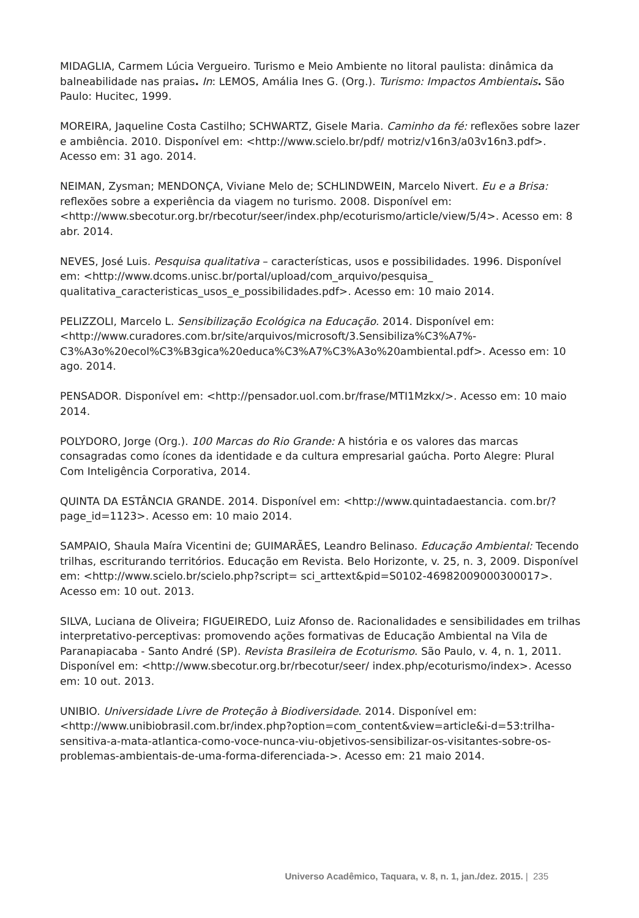MIDAGLIA, Carmem Lúcia Vergueiro. Turismo e Meio Ambiente no litoral paulista: dinâmica da balneabilidade nas praias. In: LEMOS, Amália Ines G. (Org.). Turismo: Impactos Ambientais. São Paulo: Hucitec, 1999.
MOREIRA, Jaqueline Costa Castilho; SCHWARTZ, Gisele Maria. Caminho da fé: reflexões sobre lazer e ambiência. 2010. Disponível em: <http://www.scielo.br/pdf/ motriz/v16n3/a03v16n3.pdf>. Acesso em: 31 ago. 2014.
NEIMAN, Zysman; MENDONÇA, Viviane Melo de; SCHLINDWEIN, Marcelo Nivert. Eu e a Brisa: reflexões sobre a experiência da viagem no turismo. 2008. Disponível em: <http://www.sbecotur.org.br/rbecotur/seer/index.php/ecoturismo/article/view/5/4>. Acesso em: 8 abr. 2014.
NEVES, José Luis. Pesquisa qualitativa – características, usos e possibilidades. 1996. Disponível em: <http://www.dcoms.unisc.br/portal/upload/com_arquivo/pesquisa_ qualitativa_caracteristicas_usos_e_possibilidades.pdf>. Acesso em: 10 maio 2014.
PELIZZOLI, Marcelo L. Sensibilização Ecológica na Educação. 2014. Disponível em: <http://www.curadores.com.br/site/arquivos/microsoft/3.Sensibiliza%C3%A7%-C3%A3o%20ecol%C3%B3gica%20educa%C3%A7%C3%A3o%20ambiental.pdf>. Acesso em: 10 ago. 2014.
PENSADOR. Disponível em: <http://pensador.uol.com.br/frase/MTI1Mzkx/>. Acesso em: 10 maio 2014.
POLYDORO, Jorge (Org.). 100 Marcas do Rio Grande: A história e os valores das marcas consagradas como ícones da identidade e da cultura empresarial gaúcha. Porto Alegre: Plural Com Inteligência Corporativa, 2014.
QUINTA DA ESTÂNCIA GRANDE. 2014. Disponível em: <http://www.quintadaestancia. com.br/?page_id=1123>. Acesso em: 10 maio 2014.
SAMPAIO, Shaula Maíra Vicentini de; GUIMARÃES, Leandro Belinaso. Educação Ambiental: Tecendo trilhas, escriturando territórios. Educação em Revista. Belo Horizonte, v. 25, n. 3, 2009. Disponível em: <http://www.scielo.br/scielo.php?script= sci_arttext&pid=S0102-46982009000300017>. Acesso em: 10 out. 2013.
SILVA, Luciana de Oliveira; FIGUEIREDO, Luiz Afonso de. Racionalidades e sensibilidades em trilhas interpretativo-perceptivas: promovendo ações formativas de Educação Ambiental na Vila de Paranapiacaba - Santo André (SP). Revista Brasileira de Ecoturismo. São Paulo, v. 4, n. 1, 2011. Disponível em: <http://www.sbecotur.org.br/rbecotur/seer/ index.php/ecoturismo/index>. Acesso em: 10 out. 2013.
UNIBIO. Universidade Livre de Proteção à Biodiversidade. 2014. Disponível em: <http://www.unibiobrasil.com.br/index.php?option=com_content&view=article&i-d=53:trilha-sensitiva-a-mata-atlantica-como-voce-nunca-viu-objetivos-sensibilizar-os-visitantes-sobre-os-problemas-ambientais-de-uma-forma-diferenciada->. Acesso em: 21 maio 2014.
Universo Acadêmico, Taquara, v. 8, n. 1, jan./dez. 2015. | 235